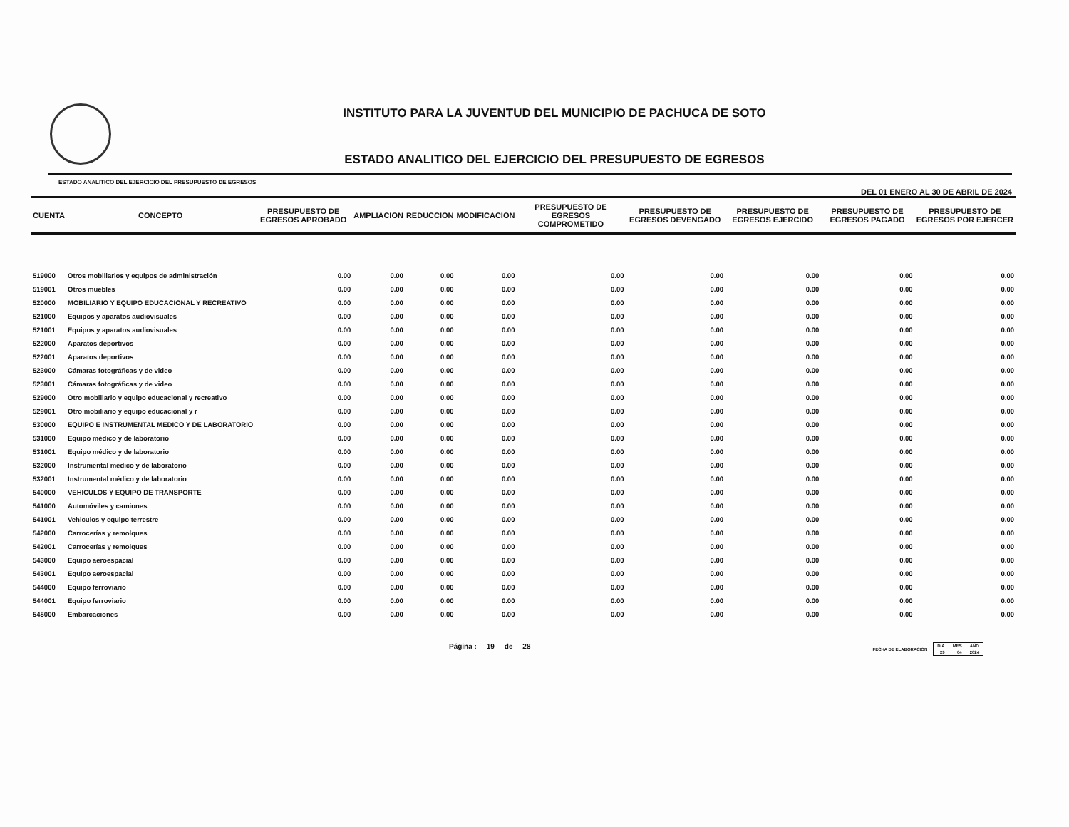INSTITUTO PARA LA JUVENTUD DEL MUNICIPIO DE PACHUCA DE SOTO
ESTADO ANALITICO DEL EJERCICIO DEL PRESUPUESTO DE EGRESOS
ESTADO ANALITICO DEL EJERCICIO DEL PRESUPUESTO DE EGRESOS DEL 01 ENERO AL 30 DE ABRIL DE 2024
| CUENTA | CONCEPTO | PRESUPUESTO DE EGRESOS APROBADO | AMPLIACION | REDUCCION | MODIFICACION | PRESUPUESTO DE EGRESOS COMPROMETIDO | PRESUPUESTO DE EGRESOS DEVENGADO | PRESUPUESTO DE EGRESOS EJERCIDO | PRESUPUESTO DE EGRESOS PAGADO | PRESUPUESTO DE EGRESOS POR EJERCER |
| --- | --- | --- | --- | --- | --- | --- | --- | --- | --- | --- |
| 519000 | Otros mobiliarios y equipos de administración | 0.00 | 0.00 | 0.00 | 0.00 | 0.00 | 0.00 | 0.00 | 0.00 | 0.00 |
| 519001 | Otros muebles | 0.00 | 0.00 | 0.00 | 0.00 | 0.00 | 0.00 | 0.00 | 0.00 | 0.00 |
| 520000 | MOBILIARIO Y EQUIPO EDUCACIONAL Y RECREATIVO | 0.00 | 0.00 | 0.00 | 0.00 | 0.00 | 0.00 | 0.00 | 0.00 | 0.00 |
| 521000 | Equipos y aparatos audiovisuales | 0.00 | 0.00 | 0.00 | 0.00 | 0.00 | 0.00 | 0.00 | 0.00 | 0.00 |
| 521001 | Equipos y aparatos audiovisuales | 0.00 | 0.00 | 0.00 | 0.00 | 0.00 | 0.00 | 0.00 | 0.00 | 0.00 |
| 522000 | Aparatos deportivos | 0.00 | 0.00 | 0.00 | 0.00 | 0.00 | 0.00 | 0.00 | 0.00 | 0.00 |
| 522001 | Aparatos deportivos | 0.00 | 0.00 | 0.00 | 0.00 | 0.00 | 0.00 | 0.00 | 0.00 | 0.00 |
| 523000 | Cámaras fotográficas y de video | 0.00 | 0.00 | 0.00 | 0.00 | 0.00 | 0.00 | 0.00 | 0.00 | 0.00 |
| 523001 | Cámaras fotográficas y de video | 0.00 | 0.00 | 0.00 | 0.00 | 0.00 | 0.00 | 0.00 | 0.00 | 0.00 |
| 529000 | Otro mobiliario y equipo educacional y recreativo | 0.00 | 0.00 | 0.00 | 0.00 | 0.00 | 0.00 | 0.00 | 0.00 | 0.00 |
| 529001 | Otro mobiliario y equipo educacional y r | 0.00 | 0.00 | 0.00 | 0.00 | 0.00 | 0.00 | 0.00 | 0.00 | 0.00 |
| 530000 | EQUIPO E INSTRUMENTAL MEDICO Y DE LABORATORIO | 0.00 | 0.00 | 0.00 | 0.00 | 0.00 | 0.00 | 0.00 | 0.00 | 0.00 |
| 531000 | Equipo médico y de laboratorio | 0.00 | 0.00 | 0.00 | 0.00 | 0.00 | 0.00 | 0.00 | 0.00 | 0.00 |
| 531001 | Equipo médico y de laboratorio | 0.00 | 0.00 | 0.00 | 0.00 | 0.00 | 0.00 | 0.00 | 0.00 | 0.00 |
| 532000 | Instrumental médico y de laboratorio | 0.00 | 0.00 | 0.00 | 0.00 | 0.00 | 0.00 | 0.00 | 0.00 | 0.00 |
| 532001 | Instrumental médico y de laboratorio | 0.00 | 0.00 | 0.00 | 0.00 | 0.00 | 0.00 | 0.00 | 0.00 | 0.00 |
| 540000 | VEHICULOS Y EQUIPO DE TRANSPORTE | 0.00 | 0.00 | 0.00 | 0.00 | 0.00 | 0.00 | 0.00 | 0.00 | 0.00 |
| 541000 | Automóviles y camiones | 0.00 | 0.00 | 0.00 | 0.00 | 0.00 | 0.00 | 0.00 | 0.00 | 0.00 |
| 541001 | Vehiculos y equipo terrestre | 0.00 | 0.00 | 0.00 | 0.00 | 0.00 | 0.00 | 0.00 | 0.00 | 0.00 |
| 542000 | Carrocerías y remolques | 0.00 | 0.00 | 0.00 | 0.00 | 0.00 | 0.00 | 0.00 | 0.00 | 0.00 |
| 542001 | Carrocerías y remolques | 0.00 | 0.00 | 0.00 | 0.00 | 0.00 | 0.00 | 0.00 | 0.00 | 0.00 |
| 543000 | Equipo aeroespacial | 0.00 | 0.00 | 0.00 | 0.00 | 0.00 | 0.00 | 0.00 | 0.00 | 0.00 |
| 543001 | Equipo aeroespacial | 0.00 | 0.00 | 0.00 | 0.00 | 0.00 | 0.00 | 0.00 | 0.00 | 0.00 |
| 544000 | Equipo ferroviario | 0.00 | 0.00 | 0.00 | 0.00 | 0.00 | 0.00 | 0.00 | 0.00 | 0.00 |
| 544001 | Equipo ferroviario | 0.00 | 0.00 | 0.00 | 0.00 | 0.00 | 0.00 | 0.00 | 0.00 | 0.00 |
| 545000 | Embarcaciones | 0.00 | 0.00 | 0.00 | 0.00 | 0.00 | 0.00 | 0.00 | 0.00 | 0.00 |
Página : 19 de 28
FECHA DE ELABORACION
| DIA | MES | AÑO |
| 29 | 04 | 2024 |